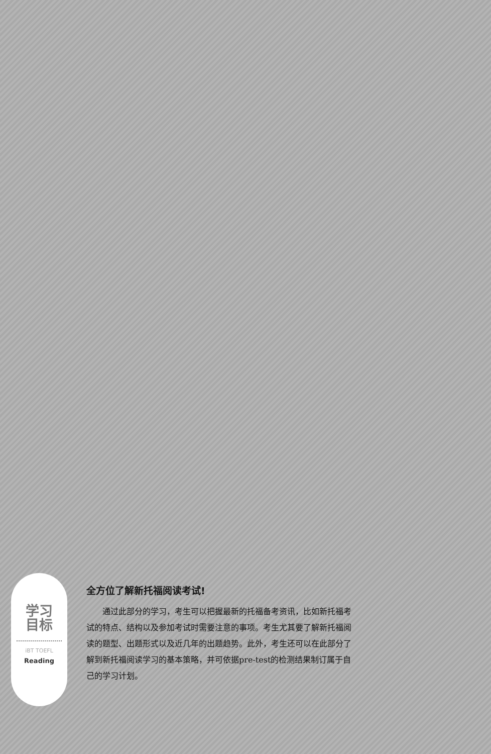学习
目标
iBT TOEFL
Reading
全方位了解新托福阅读考试!
通过此部分的学习，考生可以把握最新的托福备考资讯，比如新托福考试的特点、结构以及参加考试时需要注意的事项。考生尤其要了解新托福阅读的题型、出题形式以及近几年的出题趋势。此外，考生还可以在此部分了解到新托福阅读学习的基本策略，并可依据pre-test的检测结果制订属于自己的学习计划。